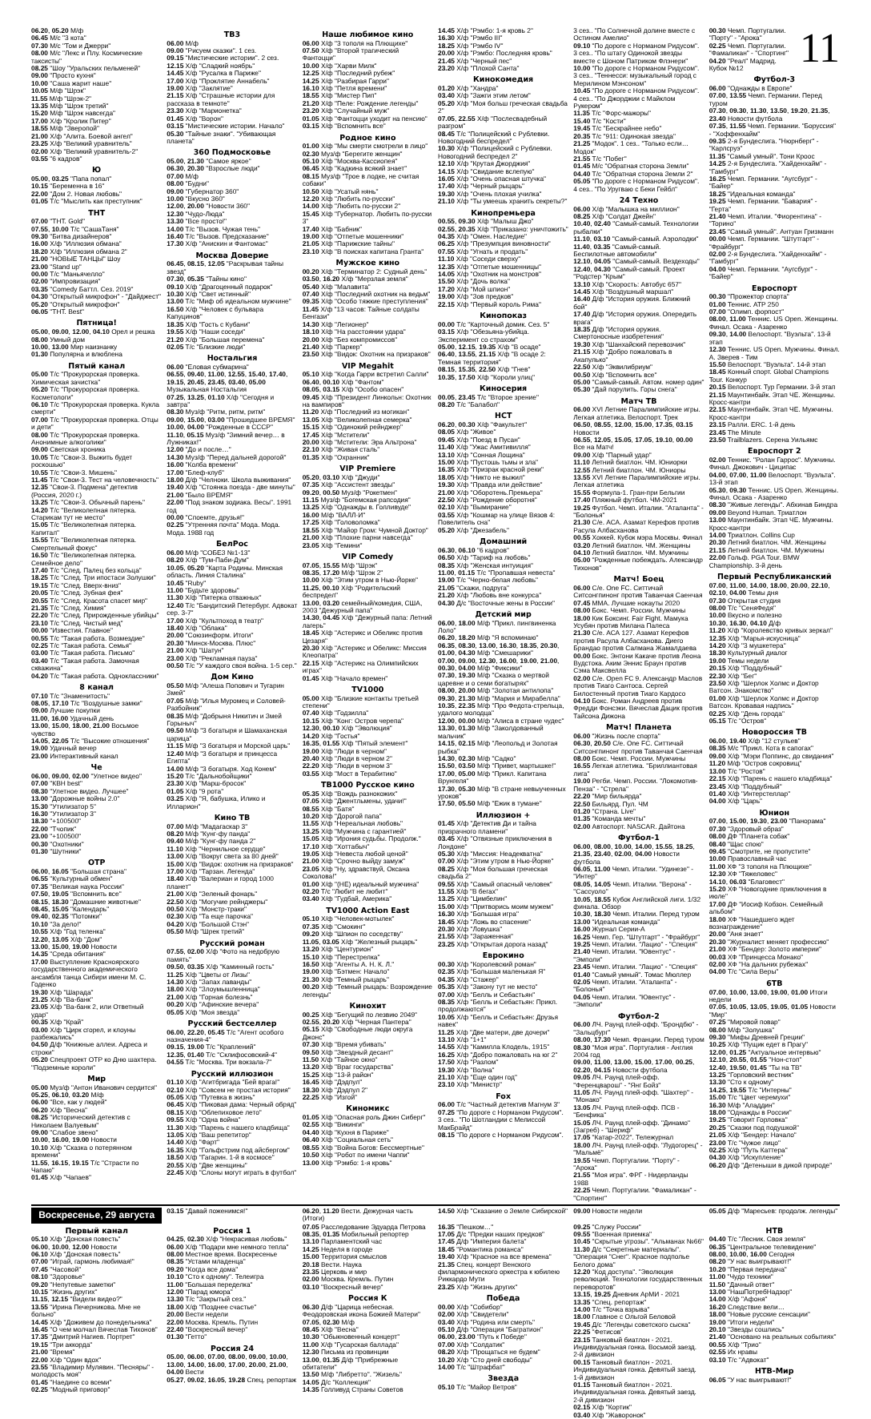06.20, 05.20 М/ф
06.45 М/с "3 кота"
07.30 М/с "Том и Джерри"
08.00 М/с "Лекс и Плу. Космические таксисты"
08.25 "Шоу "Уральских пельменей"
09.00 "Просто кухня"
10.00 "Саша жарит наше"
10.05 М/ф "Шрэк"
11.55 М/ф "Шрэк-2"
13.35 М/ф "Шрэк третий"
15.20 М/ф "Шрэк навсегда"
17.00 Х/ф "Кролик Питер"
18.55 М/ф "Зверопой"
21.00 Х/ф "Алита. Боевой ангел"
23.25 Х/ф "Великий уравнитель"
02.00 Х/ф "Великий уравнитель-2"
03.55 "6 кадров"
Ю
05.00, 03.25 "Папа попал"
10.15 "Беременна в 16"
22.00 "Дом 2. Новая любовь"
01.05 Т/с "Мыслить как преступник"
ТНТ
07.00 "ТНТ. Gold"
07.55, 10.00 Т/с "СашаТаня"
09.30 "Битва дизайнеров"
16.00 Х/ф "Иллюзия обмана"
18.20 Х/ф "Иллюзия обмана 2"
21.00 "НОВЫЕ ТАНЦЫ" Шоу
23.00 "Stand up"
00.00 Т/с "Маньячелло"
02.00 "Импровизация"
03.35 "Comedy Баттл. Сез. 2019"
04.30 "Открытый микрофон" - "Дайджест"
05.20 "Открытый микрофон"
06.05 "ТНТ. Best"
Пятница!
05.00, 09.00, 12.00, 04.10 Орел и решка
08.00 Умный дом
10.00, 13.00 Мир наизнанку
01.30 Популярна и влюблена
Пятый канал
05.00 Т/с "Прокурорская проверка. Химическая зачистка"
05.20 Т/с "Прокурорская проверка. Косметологи"
06.10 Т/с "Прокурорская проверка. Кукла смерти"
07.00 Т/с "Прокурорская проверка. Отцы и дети"
08.00 Т/с "Прокурорская проверка. Анонимные алкоголики"
09.00 Светская хроника
10.05 Т/с "Свои-3. Выжить будет роскошью"
10.55 Т/с "Свои-3. Мишень"
11.45 Т/с "Свои-3. Тест на человечность"
12.35 "Свои-3. Подмена" детектив (Россия, 2020 г.)
13.25 Т/с "Свои-3. Обычный парень"
14.20 Т/с "Великолепная пятерка. Старикам тут не место"
15.05 Т/с "Великолепная пятерка. Капитал"
15.55 Т/с "Великолепная пятерка. Смертельный фокус"
16.50 Т/с "Великолепная пятерка. Семейное дело"
17.40 Т/с "След. Палец без кольца"
18.25 Т/с "След. Три ипостаси Золушки"
19.15 Т/с "След. Вверх-вниз"
20.05 Т/с "След. Зубная фея"
20.55 Т/с "След. Красота спасет мир"
21.35 Т/с "След. Химия"
22.20 Т/с "След. Прирожденные убийцы"
23.10 Т/с "След. Чистый мед"
00.00 "Известия. Главное"
00.55 Т/с "Такая работа. Возмездие"
02.25 Т/с "Такая работа. Семья"
03.00 Т/с "Такая работа. Письмо"
03.40 Т/с "Такая работа. Замочная скважина"
04.20 Т/с "Такая работа. Одноклассники"
8 канал
07.10 Т/с "Знаменитость"
08.05, 17.10 Т/с "Воздушные замки"
09.00 Лучшие покупки
11.00, 16.00 Удачный день
13.00, 15.00, 18.00, 21.00 Восьмое чувство
14.05, 22.05 Т/с "Высокие отношения"
19.00 Удачный вечер
23.00 Интерактивный канал
Че
06.00, 09.00, 02.00 "Улетное видео"
07.00 "КВН best"
08.30 "Улетное видео. Лучшее"
13.00 "Дорожные войны 2.0"
15.30 "Утилизатор 5"
16.30 "Утилизатор 3"
18.30 "+100500"
22.00 "Тчопик"
23.00 "+100500"
00.30 "Охотники"
01.30 "Шутники"
ОТР
06.00, 16.05 "Большая страна"
06.55 "Культурный обмен"
07.35 "Великая наука России"
07.50, 19.05 "Вспомнить все"
08.15, 18.30 "Домашние животные"
08.45, 15.05 "Календарь"
09.40, 02.35 "Потомки"
10.10 "За дело!"
10.55 Х/ф "Год теленка"
12.20, 13.05 Х/ф "Дом"
13.00, 15.00, 19.00 Новости
14.35 "Среда обитания"
17.00 Выступление Красноярского государственного академического ансамбля танца Сибири имени М. С. Годенко
19.30 Х/ф "Шарада"
21.25 Х/ф "Ва-банк"
23.05 Х/ф "Ва-банк 2, или Ответный удар"
00.35 Х/ф "Край"
03.00 Х/ф "Цирк сгорел, и клоуны разбежались"
04.50 Д/ф "Книжные аллеи. Адреса и строки"
05.20 Спецпроект ОТР ко Дню шахтера. "Подземные короли"
Мир
05.00 Муз/ф "Антон Иванович сердится"
05.25, 06.10, 03.20 М/ф
06.00 "Все, как у людей"
06.20 Х/ф "Весна"
08.25 "Исторический детектив с Николаем Валуевым"
09.00 "Слабое звено"
10.00, 16.00, 19.00 Новости
10.10 Х/ф "Сказка о потерянном времени"
11.55, 16.15, 19.15 Т/с "Страсти по Чапаю"
01.45 Х/ф "Чапаев"
ТВ3
06.00 М/ф
09.00 "Рисуем сказки". 1 сез.
09.15 "Мистические истории". 2 сез.
12.15 Х/ф "Сладкий ноябрь"
14.45 Х/ф "Русалка в Париже"
17.00 Х/ф "Проклятие Аннабель"
19.00 Х/ф "Заклятие"
21.15 Х/ф "Страшные истории для рассказа в темноте"
23.30 Х/ф "Марионетка"
01.45 Х/ф "Ворон"
03.15 "Мистические истории. Начало"
05.30 "Тайные знаки". "Убивающая планета"
360 Подмосковье
05.00, 21.30 "Самое яркое"
06.30, 20.30 "Взрослые люди"
07.00 М/ф
08.00 "Будни"
09.00 "Губернатор 360"
10.00 "Вкусно 360"
12.00, 20.00 "Новости 360"
12.30 "Чудо-Люда"
13.30 "Все просто!"
14.00 Т/с "Вызов. Чужая тень"
16.40 Т/с "Вызов. Предсказание"
17.30 Х/ф "Анискин и Фантомас"
Москва Доверие
06.45, 08.15, 12.05 "Раскрывая тайны звезд"
07.30, 05.35 "Тайны кино"
09.10 Х/ф "Драгоценный подарок"
10.30 Х/ф "Свет истинный"
13.00 Т/с "Миф об идеальном мужчине"
16.50 Х/ф "Человек с бульвара Капуцинов"
18.35 Х/ф "Гость с Кубани"
19.55 Х/ф "Наши соседи"
21.20 Х/ф "Большая перемена"
02.05 Т/с "Близкие люди"
Ностальгия
06.00 "Еловая субмарина"
06.55, 09.40, 11.00, 12.55, 15.40, 17.40, 19.15, 20.45, 23.45, 03.40, 05.00 Музыкальная Ностальгия
07.25, 13.25, 01.10 Х/ф "Сегодня и завтра"
08.30 Муз/ф "Ритм, ритм, ритм"
09.00, 15.00, 03.00 "Прошедшее ВРЕМЯ"
10.00, 04.00 "Рожденные в СССР"
11.10, 05.15 Муз/ф "Зимний вечер… в Лужниках!"
12.00 "До и после…"
14.30 Муз/ф "Перед дальней дорогой"
16.00 "Колба времени"
17.00 "Блеф-клуб"
18.00 Д/ф "Челноки. Школа выживания"
19.40 Х/ф "Стоянка поезда - две минуты"
21.00 "Было ВРЕМЯ"
22.00 "Под знаком зодиака. Весы". 1991 год
00.00 "Споемте, друзья!"
02.25 "Утренняя почта" Мода. Мода. Мода. 1988 год
БелРос
06.00 М/ф "СОБЕЗ №1-13"
08.20 Х/ф "Тум-Паби-Дум"
10.05, 05.20 "Карта Родины. Минская область. Линия Сталина"
10.45 "Ruby"
11.00 "Будьте здоровы"
11.30 Х/ф "Пятерка отважных"
12.40 Т/с "Бандитский Петербург. Адвокат сер. 3-7"
17.00 Х/ф "Культпоход в театр"
18.40 Х/ф "Облака"
20.00 "Союзинформ. Итоги"
20.30 "Минск-Москва. Плюс"
21.00 Х/ф "Шатун"
23.00 Х/ф "Рекламная пауза"
00.50 Т/с "У каждого своя война. 1-5 сер."
Дом Кино
05.50 М/ф "Алеша Попович и Тугарин Змей"
07.05 М/ф "Илья Муромец и Соловей-Разбойник"
08.35 М/ф "Добрыня Никитич и Змей Горыныч"
09.50 М/ф "3 богатыря и Шамаханская царица"
11.15 М/ф "3 богатыря и Морской царь"
12.40 М/ф "3 богатыря и принцесса Египта"
14.00 М/ф "3 богатыря. Ход Конем"
15.20 Т/с "Дальнобойщики"
23.30 Х/ф "Марш-бросок"
01.05 Х/ф "9 рота"
03.25 Х/ф "Я, бабушка, Илико и Илларион"
Кино ТВ
07.00 М/ф "Мадагаскар 3"
08.20 М/ф "Кунг-фу панда"
09.40 М/ф "Кунг-фу панда 2"
11.10 Х/ф "Чернильное сердце"
13.00 Х/ф "Вокруг света за 80 дней"
15.00 Х/ф "Видок: охотник на призраков"
17.00 Х/ф "Тарзан. Легенда"
18.40 Х/ф "Валериан и город 1000 планет"
21.00 Х/ф "Зеленый фонарь"
22.50 Х/ф "Могучие рейнджеры"
00.50 Х/ф "Монстр-траки"
02.30 Х/ф "Та еще парочка"
04.20 Х/ф "Большой Стэн"
05.50 М/ф "Шрек третий"
Русский роман
07.55, 02.00 Х/ф "Фото на недобрую память"
09.50, 03.35 Х/ф "Каминный гость"
11.25 Х/ф "Цветы от Лизы"
14.30 Х/ф "Запах лаванды"
18.00 Х/ф "Злоумышленница"
21.00 Х/ф "Горная болезнь"
00.20 Х/ф "Афинские вечера"
05.05 Х/ф "Моя звезда"
Русский бестселлер
06.00, 22.20, 05.45 Т/с "Агент особого назначения-4"
09.15, 19.00 Т/с "Краплений"
12.35, 01.40 Т/с "Склифосовский-4"
04.55 Т/с "Москва. Три вокзала-7"
Русский иллюзион
01.10 Х/ф "Агитбригада "Бей врага!"
02.10 Х/ф "Совсем не простая история"
05.05 Х/ф "Путевка в жизнь"
06.45 Х/ф "Пиковая дама: Черный обряд"
08.15 Х/ф "Облепиховое лето"
09.55 Х/ф "Одна война"
11.30 Х/ф "Парень с нашего кладбища"
13.05 Х/ф "Ваш репетитор"
14.40 Х/ф "Фарт"
16.35 Х/ф "Гольфстрим под айсбергом"
18.50 Х/ф "Гагарин. 1-й в космосе"
20.55 Х/ф "Две женщины"
22.45 Х/ф "Слоны могут играть в футбол"
Наше любимое кино
06.00 Х/ф "3 тополя на Плющихе"
07.50 Х/ф "Второй трагический Фантоцци"
10.00 Х/ф "Харви Милк"
12.25 Х/ф "Последний рубеж"
14.25 Х/ф "Разбирая Гарри"
16.10 Х/ф "Петля времени"
18.55 Х/ф "Мистер Пип"
21.20 Х/ф "Пеле: Рождение легенды"
23.20 Х/ф "Случайный муж"
01.05 Х/ф "Фантоцци уходит на пенсию"
03.15 Х/ф "Вспомнить все"
Родное кино
01.00 Х/ф "Мы смерти смотрели в лицо"
02.30 Муз/ф "Берегите женщин"
05.10 Х/ф "Москва-Кассиопея"
06.45 Х/ф "Кадкина всякий знает"
08.15 Муз/ф "Трое в лодке, не считая собаки"
10.50 Х/ф "Усатый нянь"
12.20 Х/ф "Любить по-русски"
14.00 Х/ф "Любить по-русски 2"
15.45 Х/ф "Губернатор. Любить по-русски 3"
17.40 Х/ф "Бабник"
19.00 Х/ф "Отпетые мошенники"
21.05 Х/ф "Парижские тайны"
23.10 Х/ф "В поисках капитана Гранта"
Мужское кино
00.20 Х/ф "Терминатор 2: Судный день"
03.50, 16.20 Х/ф "Мерзлая земля"
05.40 Х/ф "Малавита"
07.40 Х/ф "Последний охотник на ведьм"
09.35 Х/ф "Особо тяжкие преступления"
11.45 Х/ф "13 часов: Тайные солдаты Бенгази"
14.30 Х/ф "Легионер"
18.10 Х/ф "На расстоянии удара"
20.00 Х/ф "Без компромиссов"
21.40 Х/ф "Паркер"
23.50 Х/ф "Видок: Охотник на призраков"
VIP Megahit
05.10 Х/ф "Когда Гарри встретил Салли"
06.40, 00.10 Х/ф "Фантом"
08.05, 03.15 Х/ф "Особо опасен"
09.45 Х/ф "Президент Линкольн: Охотник на вампиров"
11.20 Х/ф "Последний из могикан"
13.05 Х/ф "Великолепная семерка"
15.15 Х/ф "Одинокий рейнджер"
17.45 Х/ф "Мстители"
20.00 Х/ф "Мстители: Эра Альтрона"
22.10 Х/ф "Живая сталь"
01.35 Х/ф "Охранник"
VIP Premiere
05.20, 03.10 Х/ф "Джуди"
07.35 Х/ф "Ассистент звезды"
09.20, 00.50 Муз/ф "Рокетмен"
11.15 Муз/ф "Богемская рапсодия"
13.25 Х/ф "Однажды в. Голливуде"
16.00 М/ф "ВАЛЛ·И"
17.25 Х/ф "Головоломка"
18.55 Х/ф "Майор Гром: Чумной Доктор"
21.00 Х/ф "Плохие парни навсегда"
23.05 Х/ф "Гемини"
VIP Comedy
07.05, 15.55 М/ф "Шрэк"
08.35, 17.20 М/ф "Шрэк 2"
10.00 Х/ф "Этим утром в Нью-Йорке"
11.25, 00.10 Х/ф "Родительский беспредел"
13.00, 03.20 семейный/комедия, США, 2003 "Дежурный папа"
14.30, 04.45 Х/ф "Дежурный папа: Летний лагерь"
18.45 Х/ф "Астерикс и Обеликс против Цезаря"
20.30 Х/ф "Астерикс и Обеликс: Миссия Клеопатра"
22.15 Х/ф "Астерикс на Олимпийских играх"
01.45 Х/ф "Начало времен"
TV1000
05.00 Х/ф "Близкие контакты третьей степени"
07.40 Х/ф "Годзилла"
10.15 Х/ф "Конг: Остров черепа"
12.30, 00.10 Х/ф "Эволюция"
14.20 Х/ф "Гостья"
16.35, 01.55 Х/ф "Пятый элемент"
19.00 Х/ф "Люди в черном"
20.40 Х/ф "Люди в черном 2"
22.20 Х/ф "Люди в черном 3"
03.55 Х/ф "Мост в Терабитию"
ТВ1000 Русское кино
05.35 Х/ф "Вождь разнокожих"
07.05 Х/ф "Джентльмены, удачи!"
08.55 Х/ф "Батя"
10.20 Х/ф "Дорогой папа"
11.55 Х/ф "Нереальная любовь"
13.25 Х/ф "Мужчина с гарантией"
15.05 Х/ф "Ирония судьбы. Продолж."
17.10 Х/ф "Хоттабыч"
19.05 Х/ф "Невеста любой ценой"
21.00 Х/ф "Срочно выйду замуж"
23.05 Х/ф "Ну, здравствуй, Оксана Соколова!"
01.00 Х/ф "(НЕ) идеальный мужчина"
02.20 Т/с "Любит не любит"
03.40 Х/ф "Гудбай, Америка"
TV1000 Action East
05.10 Х/ф "Человек-мотылек"
07.35 Х/ф "Смокинг"
09.20 Х/ф "Шпион по соседству"
11.05, 03.05 Х/ф "Железный рыцарь"
13.20 Х/ф "Центурион"
15.10 Х/ф "Перестрелка"
16.50 Х/ф "Агенты А. Н. К. Л."
19.00 Х/ф "Бэтмен: Начало"
21.30 Х/ф "Темный рыцарь"
00.20 Х/ф "Темный рыцарь: Возрождение легенды"
Кинохит
00.25 Х/ф "Бегущий по лезвию 2049"
02.55, 20.20 Х/ф "Черная Пантера"
05.15 Х/ф "Свободные люди округа Джонс"
07.30 Х/ф "Время убивать"
09.50 Х/ф "Звездный десант"
11.50 Х/ф "Тайное окно"
13.20 Х/ф "Враг государства"
15.25 Х/ф "13-й район"
16.45 Х/ф "Дэдпул"
18.30 Х/ф "Дэдпул 2"
22.25 Х/ф "Изгой"
Киномикс
01.05 Х/ф "Опасная роль Джин Сиберг"
02.55 Х/ф "Викинги"
04.40 Х/ф "Кухня в Париже"
06.40 Х/ф "Социальная сеть"
08.55 Х/ф "Война Богов: Бессмертные"
10.50 Х/ф "Робот по имени Чаппи"
13.00 Х/ф "Рэмбо: 1-я кровь"
14.45 Х/ф "Рэмбо: 1-я кровь 2"
16.30 Х/ф "Рэмбо III"
18.25 Х/ф "Рэмбо IV"
20.00 Х/ф "Рэмбо: Последняя кровь"
21.45 Х/ф "Черный пес"
23.20 Х/ф "Плохой Санта"
Кинокомедия
01.20 Х/ф "Хандра"
03.40 Х/ф "Зажги этим летом"
05.20 Х/ф "Моя больш греческая свадьба 2"
07.05, 22.55 Х/ф "Послесвадебный разгром"
08.45 Т/с "Полицейский с Рублевки. Новогодний беспредел"
10.30 Х/ф "Полицейский с Рублевки. Новогодний беспредел 2"
12.10 Х/ф "Крутая Джорджия"
14.15 Х/ф "Свидание вслепую"
16.05 Х/ф "Очень опасная штучка"
17.40 Х/ф "Черный рыцарь"
19.30 Х/ф "Очень плохая училка"
21.10 Х/ф "Ты умеешь хранить секреты?"
Кинопремьера
00.55, 09.30 Х/ф "Малыш Джо"
02.55, 20.35 Х/ф "Приказано: уничтожить"
04.35 Х/ф "Омен. Наследие"
06.25 Х/ф "Презумпция виновности"
07.55 Х/ф "Угнать и продать"
11.10 Х/ф "Соседи сверху"
12.35 Х/ф "Отпетые мошенницы"
14.05 Х/ф "Охотник на монстров"
15.50 Х/ф "Дочь волка"
17.20 Х/ф "Мой шпион"
19.00 Х/ф "Зов предков"
22.15 Х/ф "Первый король Рима"
Кинопоказ
00.00 Т/с "Карточный домик. Сез. 5"
03.15 Х/ф "Обезьяна-убийца. Эксперимент со страхом"
05.00, 12.15, 19.35 Х/ф "В осаде"
06.40, 13.55, 21.15 Х/ф "В осаде 2: Темная территория"
08.15, 15.35, 22.50 Х/ф "Гнев"
10.35, 17.50 Х/ф "Короли улиц"
Киносерия
00.05, 23.45 Т/с "Второе зрение"
08.20 Т/с "Балабол"
НСТ
06.20, 00.30 Х/ф "Факультет"
08.05 Х/ф "Живое"
09.45 Х/ф "Поезд в Пусан"
11.40 Х/ф "Ужас Амитивилля"
13.10 Х/ф "Сонная Лощина"
15.00 Х/ф "Пустошь тьмы и зла"
16.35 Х/ф "Призрак красной реки"
18.05 Х/ф "Никто не выжил"
19.30 Х/ф "Правда или действие"
21.00 Х/ф "Оборотень.Премьера"
22.50 Х/ф "Рождение оборотня"
02.10 Х/ф "Вымирание"
03.55 Х/ф "Кошмар на улице Вязов 4: Повелитель сна"
05.20 Х/ф "Джезабель"
Домашний
06.30, 06.10 "6 кадров"
06.50 Х/ф "Тариф на любовь"
08.35 Х/ф "Женская интуиция"
11.00, 01.15 Т/с "Пропавшая невеста"
19.00 Т/с "Черно-белая любовь"
21.05 "Скажи, подруга"
21.20 Х/ф "Любовь вне конкурса"
04.30 Д/с "Восточные жены в России"
Детский мир
06.00, 18.00 М/ф "Прикл. пингвиненка Лоло"
06.20, 18.20 М/ф "Я вспоминаю"
06.35, 08.30, 13.00, 16.30, 18.35, 20.30, 01.00, 04.30 М/ф "Смешарики"
07.00, 09.00, 12.30, 16.00, 19.00, 21.00, 00.30, 04.00 М/ф "Фиксики"
07.30, 19.30 М/ф "Сказка о мертвой царевне и о семи богатырях"
08.00, 20.00 М/ф "Золотая антилопа"
09.30, 21.30 М/ф "Мария и Мирабелла"
10.35, 22.35 М/ф "Про Федота-стрельца, удалого молодца"
12.00, 00.00 М/ф "Алиса в стране чудес"
13.30, 01.30 М/ф "Заколдованный мальчик"
14.15, 02.15 М/ф "Леопольд и Золотая рыбка"
14.30, 02.30 М/ф "Садко"
15.50, 03.50 М/ф "Привет, мартышке!"
17.00, 05.00 М/ф "Прикл. Капитана Врунгеля"
17.30, 05.30 М/ф "В стране невыученных уроков"
17.50, 05.50 М/ф "Ежик в тумане"
Иллюзион +
01.45 Х/ф "Детектив Ди и тайна призрачного пламени"
03.45 Х/ф "Отвязные приключения в Лондоне"
05.30 Х/ф "Миссия: Неадекватна"
07.00 Х/ф "Этим утром в Нью-Йорке"
08.25 Х/ф "Моя большая греческая свадьба 2"
09.55 Х/ф "Самый опасный человек"
11.55 Х/ф "В бегах"
13.25 Х/ф "Цимбелин"
15.00 Х/ф "Притворись моим мужем"
16.30 Х/ф "Большая игра"
18.45 Х/ф "Ложь во спасение"
20.30 Х/ф "Ловушка"
21.55 Х/ф "Зараженная"
23.25 Х/ф "Открытая дорога назад"
Еврокино
00.30 Х/ф "Королевский роман"
02.35 Х/ф "Большая маленькая Я"
04.35 Х/ф "Стажер"
05.35 Х/ф "Закону тут не место"
07.00 Х/ф "Белль и Себастьян"
08.35 Х/ф "Белль и Себастьян: Прикл. продолжаются"
10.05 Х/ф "Белль и Себастьян: Друзья навек"
11.25 Х/ф "Две матери, две дочери"
13.10 Х/ф "1+1"
14.55 Х/ф "Камилла Клодель, 1915"
16.25 Х/ф "Добро пожаловать на юг 2"
17.50 Х/ф "Разлом"
19.30 Х/ф "Волна"
21.10 Х/ф "Еще один год"
23.10 Х/ф "Министр"
Fox
06.00 Т/с "Частный детектив Магнум 3"
07.25 "По дороге с Норманом Ридусом". 3 сез.. "По Шотландии с Мелиссой МакБрайд"
08.15 "По дороге с Норманом Ридусом".
3 сез.. "По Солнечной долине вместе с Остином Амелио"
09.10 "По дороге с Норманом Ридусом". 3 сез.. "По штату Одинокой звезды вместе с Шоном Патриком Флэнери"
10.00 "По дороге с Норманом Ридусом". 3 сез.. "Теннесси: музыкальный город с Мерилином Мэнсоном"
10.45 "По дороге с Норманом Ридусом". 4 сез.. "По Джорджии с Майклом Рукером"
11.35 Т/с "Форс-мажоры"
15.40 Т/с "Кости"
19.45 Т/с "Бескрайнее небо"
20.35 Т/с "911: Одинокая звезда"
21.25 "Модок". 1 сез.. "Только если… Модок"
21.55 Т/с "Побег"
01.45 М/с "Обратная сторона Земли"
04.40 Т/с "Обратная сторона Земли 2"
05.05 "По дороге с Норманом Ридусом". 4 сез.. "По Уругваю с Беки Гейбл"
24 Техно
06.00 Х/ф "Малышка на миллион"
08.25 Х/ф "Солдат Джейн"
10.40, 02.40 "Самый-самый. Технологии рыбалки"
11.10, 03.10 "Самый-самый. Аэролодки"
11.40, 03.35 "Самый-самый. Беспилотные автомобили"
12.10, 04.05 "Самый-самый. Вездеходы"
12.40, 04.30 "Самый-самый. Проект "Родстер "Крым"
13.10 Х/ф "Скорость: Автобус 657"
14.45 Х/ф "Воздушный маршал"
16.40 Д/ф "История оружия. Ближний бой"
17.40 Д/ф "История оружия. Опередить врага"
18.35 Д/ф "История оружия. Смертоносные изобретения"
19.30 Х/ф "Шанхайский перевозчик"
21.15 Х/ф "Добро пожаловать в Акапулько"
22.50 Х/ф "Эквилибриум"
00.50 Х/ф "Вспомнить все"
05.00 "Самый-самый. Автом. номер один"
05.30 "Дай порулить. Горы снега"
Матч ТВ
06.00 XVI Летние Паралимпийские игры. Легкая атлетика. Велоспорт. Трек
06.50, 08.55, 12.00, 15.00, 17.35, 03.15 Новости
06.55, 12.05, 15.05, 17.05, 19.10, 00.00 Все на Матч!
09.00 Х/ф "Парный удар"
11.10 Летний биатлон. ЧМ. Юниорки
12.55 Летний биатлон. ЧМ. Юниоры
13.55 XVI Летние Паралимпийские игры. Легкая атлетика
15.55 Формула-1. Гран-при Бельгии
17.40 Пляжный футбол. ЧМ-2021
19.25 Футбол. Чемп. Италии. "Аталанта" - "Болонья"
21.30 С/е. АСА. Азамат Керефов против Расула Албасханова
00.55 Хоккей. Кубок мэра Москвы. Финал
03.20 Летний биатлон. ЧМ. Женщины
04.10 Летний биатлон. ЧМ. Мужчины
05.00 "Рожденные побеждать. Александр Тихонов"
Матч! Боец
06.00 С/е. One FC. Ситтичай Ситсонгпинонг против Таванчая Саенчая
07.45 ММА. Лучшие нокауты 2020
08.00 Бокс. Чемп. России. Мужчины
18.00 Кик Боксинг. Fair Fight. Мамука Усубян против Милана Палеса
21.30 С/е. АСА 127. Азамат Керефов против Расула Албасханова. Диего Брандао против Салмана Жамалдаева
00.00 Бокс. Энтони Какаче против Леона Вудстока. Аким Эннис Браун против Сэма Максвелла
02.00 С/е. Open FC 9. Александр Маслов против Тиаго Сантоса. Сергей Билостенный против Тиаго Кардосо
04.10 Бокс. Роман Андреев против Фредди Фонсэки. Вячеслав Дацик против Тайсона Дижона
Матч! Планета
06.00 "Жизнь после спорта"
06.30, 20.50 С/е. One FC. Ситтичай Ситсонгпинонг против Таванчая Саенчая
08.00 Бокс. Чемп. России. Мужчины
16.55 Легкая атлетика. "Бриллиантовая лига"
19.00 Регби. Чемп. России. "Локомотив-Пенза" - "Стрела"
22.20 "Мир бильярда"
22.50 Бильярд. Пул. ЧМ
01.20 "Страна. Live"
01.35 "Команда мечты"
02.00 Автоспорт. NASCAR. Дайтона
Футбол-1
06.00, 08.00, 10.00, 14.00, 15.55, 18.25, 21.35, 23.40, 02.00, 04.00 Новости футбола
06.05, 11.00 Чемп. Италии. "Удинезе" - "Интер"
08.05, 14.05 Чемп. Италии. "Верона" - "Сассуоло"
10.05, 18.55 Кубок Английской лиги. 1/32 финала. Обзор
10.30, 18.30 Чемп. Италии. Перед туром
13.00 "Идеальная команда"
16.00 Журнал Серии-А
16.25 Чемп. Гер. "Штутгарт" - "Фрайбург"
19.25 Чемп. Италии. "Лацио" - "Специя"
21.40 Чемп. Италии. "Ювентус" - "Эмполи"
23.45 Чемп. Италии. "Лацио" - "Специя"
01.40 "Самый умный". Томас Мюллер
02.05 Чемп. Италии. "Аталанта" - "Болонья"
04.05 Чемп. Италии. "Ювентус" - "Эмполи"
Футбол-2
06.00 ЛЧ. Раунд плей-офф. "Брондбю" - "Зальцбург"
08.00, 17.30 Чемп. Франции. Перед туром
08.30 "Моя игра". Португалия - Англия 2004 год
09.00, 11.00, 13.00, 15.00, 17.00, 00.25, 02.20, 04.15 Новости футбола
09.05 ЛЧ. Раунд плей-офф. "Ференцварош" - "Янг Бойз"
11.05 ЛЧ. Раунд плей-офф. "Шахтер" - "Монако"
13.05 ЛЧ. Раунд плей-офф. ПСВ - "Бенфика"
15.05 ЛЧ. Раунд плей-офф. "Динамо" (Загреб) - "Шериф"
17.05 "Катар-2022". Тележурнал
18.00 ЛЧ. Раунд плей-офф. "Лудогорец" - "Мальмё"
19.55 Чемп. Португалии. "Порту" - "Арока"
21.55 "Моя игра". ФРГ - Нидерланды 1988
22.25 Чемп. Португалии. "Фамаликан" - "Спортинг"
11
00.30 Чемп. Португалии. "Порту" - "Арока"
02.25 Чемп. Португалии. "Фамаликан" - "Спортинг"
04.20 "Реал" Мадрид. Кубок №12
Футбол-3
06.00 "Однажды в Европе"
07.00, 13.55 Чемп. Германии. Перед туром
07.30, 09.30, 11.30, 13.50, 19.20, 21.35, 23.40 Новости футбола
07.35, 11.55 Чемп. Германии. "Боруссия" - "Хоффенхайм"
09.35 2-я Бундеслига. "Нюрнберг" - "Карлсруэ"
11.35 "Самый умный". Тони Кроос
14.25 2-я Бундеслига. "Хайденхайм" - "Гамбург"
16.25 Чемп. Германии. "Аугсбург" - "Байер"
18.25 "Идеальная команда"
19.25 Чемп. Германии. "Бавария" - "Герта"
21.40 Чемп. Италии. "Фиорентина" - "Торино"
23.45 "Самый умный". Антуан Гризманн
00.00 Чемп. Германии. "Штутгарт" - "Фрайбург"
02.00 2-я Бундеслига. "Хайденхайм" - "Гамбург"
04.00 Чемп. Германии. "Аугсбург" - "Байер"
Евроспорт
00.30 "Прожектор спорта"
01.00 Теннис. ATP 250
07.00 "Олимп. форпост"
08.00, 11.00 Теннис. US Open. Женщины. Финал. Осака - Азаренко
09.30, 14.00 Велоспорт. "Вуэльта". 13-й этап
12.30 Теннис. US Open. Мужчины. Финал. А. Зверев - Тим
15.50 Велоспорт. "Вуэльта". 14-й этап
18.45 Конный спорт. Global Champions Tour. Конкур
20.15 Велоспорт. Тур Германии. 3-й этап
21.15 Маунтинбайк. Этап ЧЕ. Женщины. Кросс-кантри
22.15 Маунтинбайк. Этап ЧЕ. Мужчины. Кросс-кантри
23.15 Ралли. ERC. 1-й день
23.45 The Minute
23.50 Trailblazers. Серена Уильямс
Евроспорт 2
02.00 Теннис. "Ролан Гаррос". Мужчины. Финал. Джокович - Циципас
04.00, 07.00, 11.00 Велоспорт. "Вуэльта". 13-й этап
05.30, 09.30 Теннис. US Open. Женщины. Финал. Осака - Азаренко
08.30 "Живые легенды". Абхинав Биндра
09.00 Beyond Human. Триатлон
13.00 Маунтинбайк. Этап ЧЕ. Мужчины. Кросс-кантри
14.00 Триатлон. Collins Cup
20.30 Летний биатлон. ЧМ. Женщины
21.15 Летний биатлон. ЧМ. Мужчины
22.00 Гольф. PGA Tour. BMW Championship. 3-й день
Первый Республиканский
07.00, 11.00, 14.00, 18.00, 20.00, 22.10, 02.10, 04.00 Темы дня
07.30 Открытая студия
08.00 Т/с "СеняФедя"
10.00 Вкусно и полезно
10.30, 16.30, 04.10 Д/ф
11.20 Х/ф "Королевство кривых зеркал"
12.35 Х/ф "Марья-искусница"
14.20 Х/ф "3 мушкетера"
18.30 Культурный диалог
19.00 Темы недели
20.15 Х/ф "Поддубный"
22.30 Х/ф "Бег"
23.50 Х/ф "Шерлок Холмс и Доктор Ватсон. Знакомство"
01.00 Х/ф "Шерлок Холмс и Доктор Ватсон. Кровавая надпись"
02.25 Х/ф "День города"
05.15 Т/с "Остров"
Новороссия ТВ
06.00, 19.40 Х/ф "12 стульев"
08.35 М/с "Прикл. Кота в сапогах"
09.00 Х/ф "Мэри Поппинс, до свидания"
11.20 М/ф "Остров сокровищ"
13.00 Т/с "Ростов"
22.15 Х/ф "Парень с нашего кладбища"
23.45 Х/ф "Поддубный"
01.40 Х/ф "Интерстеллар"
04.00 Х/ф "Царь"
Юнион
07.00, 15.00, 19.30, 23.00 "Панорама"
07.30 "Здоровый образ"
08.00 ДФ "Планета собак"
08.40 "Щас спою"
09.45 "Смотрите, не пропустите"
10.00 Православный час
11.00 ХФ "3 тополя на Плющихе"
12.30 ХФ "Тяжеловес"
14.10, 06.03 "Благовест"
15.20 ХФ "Новогодние приключения в июле"
17.00 ДФ "Иосиф Кобзон. Семейный альбом"
18.00 ХФ "Нашедшего ждет вознаграждение"
20.00 "Аня знает"
20.30 "Журналист меняет профессию"
21.00 ХФ "Бендер: Золото империи"
00.03 ХФ "Принцесса Монако"
02.00 ХФ "На дальних рубежах"
04.00 Т/с "Сила Веры"
6ТВ
07.00, 10.00, 13.00, 19.00, 01.00 Итоги недели
07.05, 10.05, 13.05, 19.05, 01.05 Новости "Мир"
07.25 "Мировой повар"
08.00 М/ф "Золушка"
09.30 "Мифы Древней Греции"
10.25 Х/ф "Пущик едет в Прагу"
12.00, 01.25 "Актуальное интервью"
12.10, 20.55, 01.55 "Нон-стоп"
12.40, 19.50, 01.45 "Ты на ТВ"
13.25 "Горловский вестник"
13.30 "Сто к одному"
14.25, 19.55 Т/с "Интерны"
15.00 Т/с "Цвет черемухи"
16.30 М/ф "Аладдин"
18.00 "Однажды в России"
19.25 "Говорит Горловка"
20.25 "Сказки под подушкой"
21.05 Х/ф "Бендер: Начало"
23.00 Т/с "Чужое лицо"
02.25 Х/ф "Путь Каттера"
04.30 Х/ф "Искупление"
06.20 Д/ф "Детеныши в дикой природе"
Воскресенье, 29 августа
03.15 "Давай поженимся!"
06.20, 11.20 Вести. Дежурная часть (Итоги)
14.50 Х/ф "Сказание о Земле Сибирской"
09.00 Новости недели
05.05 Д/ф "Маресьев: продолж. легенды"
Первый канал
05.10 Х/ф "Донская повесть"
06.00, 10.00, 12.00 Новости
06.10 Х/ф "Донская повесть"
07.00 "Играй, гармонь любимая!"
07.45 "Часовой"
08.10 "Здоровье"
09.20 "Непутевые заметки"
10.15 "Жизнь других"
11.15, 12.15 "Видели видео?"
13.55 "Ирина Печерникова. Мне не больно"
14.45 Х/ф "Доживем до понедельника"
16.45 "О чем молчал Вячеслав Тихонов"
17.35 "Дмитрий Нагиев. Портрет"
19.15 "Три аккорда"
21.00 "Время"
22.00 Х/ф "Один вдох"
23.55 "Владимир Мулявин. "Песняры" - молодость моя"
01.45 "Наедине со всеми"
02.25 "Модный приговор"
Россия 1
04.25, 02.30 Х/ф "Некрасивая любовь"
06.00 Х/ф "Подари мне немного тепла"
08.00 Местное время. Воскресенье
08.35 "Устами младенца"
09.20 "Когда все дома"
10.10 "Сто к одному". Телеигра
11.00 "Большая переделка"
12.00 "Парад юмора"
13.30 Т/с "Закрытый сез."
18.00 Х/ф "Позднее счастье"
20.00 Вести недели
22.00 Москва. Кремль. Путин
22.40 "Воскресный вечер"
01.30 "Гетто"
Россия 24
05.00, 06.00, 07.00, 08.00, 09.00, 10.00, 13.00, 14.00, 16.00, 17.00, 20.00, 21.00, 04.00 Вести
05.27, 09.02, 16.05, 19.28 Спец. репортаж
07.05 Расследование Эдуарда Петрова
08.35, 01.35 Мобильный репортер
13.10 Парламентский час
14.25 Неделя в городе
15.00 Территория смыслов
20.18 Вести. Наука
23.35 Церковь и мир
02.00 Москва. Кремль. Путин
03.10 "Воскресный вечер"
Россия К
06.30 Д/ф "Царица небесная. Феодоровская икона Божией Матери"
07.05, 02.30 М/ф
08.45 Х/ф "Весна"
10.30 "Обыкновенный концерт"
11.00 Х/ф "Гусарская баллада"
12.30 Письма из провинции
13.00, 01.35 Д/ф "Прибрежные обитатели"
13.50 М/ф "Либретто". "Жизель"
14.05 Д/с "Коллекция"
14.35 Голливуд Страны Советов
16.35 "Пешком…"
17.05 Д/с "Предки наших предков"
17.45 Д/ф "Империя балета"
18.45 "Романтика романса"
19.40 Х/ф "Красное на все времена"
21.35 Спец. концерт Венского филармонического оркестра к юбилею Риккардо Мути
23.25 Х/ф "Жизнь других"
Победа
00.00 Х/ф "Собибор"
02.00 Х/ф "Свидетели"
03.40 Х/ф "Родина или смерть"
05.10 Д/ф "Операция "Багратион"
06.00, 23.00 "Путь к Победе"
07.00 Х/ф "Солдатик"
08.20 Х/ф "Прощаться не будем"
10.20 Х/ф "Сто дней свободы"
14.00 Т/с "Штрафбат"
Звезда
05.10 Т/с "Майор Ветров"
09.25 "Служу России"
09.55 "Военная приемка"
10.45 "Скрытые угрозы". "Альманах №66"
11.30 Д/с "Секретные материалы". "Операция "Снег". Красное подполье Белого дома"
12.20 "Код доступа". "Эволюция революций. Технологии государственных переворотов"
13.15, 19.25 Дневник АрМИ - 2021
13.35 "Спец. репортаж"
14.00 Т/с "Точка взрыва"
18.00 Главное с Ольгой Беловой
19.45 Д/с "Легенды советского сыска"
22.25 "Фетисов"
23.15 Танковый биатлон - 2021. Индивидуальная гонка. Восьмой заезд. 2-й дивизион
00.15 Танковый биатлон - 2021. Индивидуальная гонка. Девятый заезд. 1-й дивизион
01.15 Танковый биатлон - 2021. Индивидуальная гонка. Девятый заезд. 2-й дивизион
02.15 Х/ф "Кортик"
03.40 Х/ф "Жаворонок"
НТВ
04.40 Т/с "Лесник. Своя земля"
06.35 "Центральное телевидение"
08.00, 10.00, 16.00 Сегодня
08.20 "У нас выигрывают!"
10.20 "Первая передача"
11.00 "Чудо техники"
11.50 "Дачный ответ"
13.00 "НашПотребНадзор"
14.00 Х/ф "Афоня"
16.20 Следствие вели…
18.00 "Новые русские сенсации"
19.00 "Итоги недели"
20.10 "Звезды сошлись"
21.40 "Основано на реальных событиях"
00.55 Х/ф "Трио"
02.55 Их нравы
03.10 Т/с "Адвокат"
НТВ-Мир
06.05 "У нас выигрывают!"